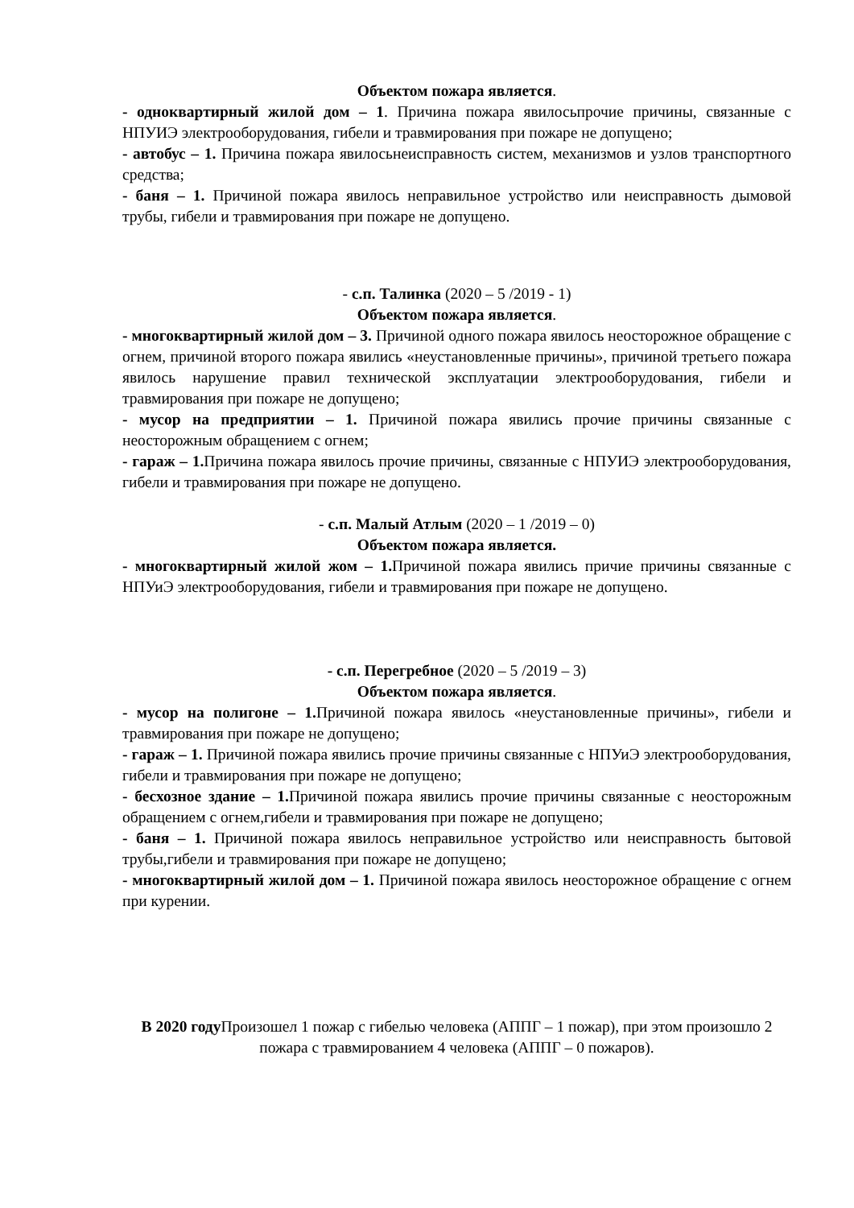Объектом пожара является.
- одноквартирный жилой дом – 1. Причина пожара явилосьпрочие причины, связанные с НПУИЭ электрооборудования, гибели и травмирования при пожаре не допущено;
- автобус – 1. Причина пожара явилосьнеисправность систем, механизмов и узлов транспортного средства;
- баня – 1. Причиной пожара явилось неправильное устройство или неисправность дымовой трубы, гибели и травмирования при пожаре не допущено.
- с.п. Талинка (2020 – 5 /2019 - 1)
Объектом пожара является.
- многоквартирный жилой дом – 3. Причиной одного пожара явилось неосторожное обращение с огнем, причиной второго пожара явились «неустановленные причины», причиной третьего пожара явилось нарушение правил технической эксплуатации электрооборудования, гибели и травмирования при пожаре не допущено;
- мусор на предприятии – 1. Причиной пожара явились прочие причины связанные с неосторожным обращением с огнем;
- гараж – 1. Причина пожара явилось прочие причины, связанные с НПУИЭ электрооборудования, гибели и травмирования при пожаре не допущено.
- с.п. Малый Атлым (2020 – 1 /2019 – 0)
Объектом пожара является.
- многоквартирный жилой жом – 1. Причиной пожара явились причие причины связанные с НПУиЭ электрооборудования, гибели и травмирования при пожаре не допущено.
- с.п. Перегребное (2020 – 5 /2019 – 3)
Объектом пожара является.
- мусор на полигоне – 1. Причиной пожара явилось «неустановленные причины», гибели и травмирования при пожаре не допущено;
- гараж – 1. Причиной пожара явились прочие причины связанные с НПУиЭ электрооборудования, гибели и травмирования при пожаре не допущено;
- бесхозное здание – 1. Причиной пожара явились прочие причины связанные с неосторожным обращением с огнем,гибели и травмирования при пожаре не допущено;
- баня – 1. Причиной пожара явилось неправильное устройство или неисправность бытовой трубы,гибели и травмирования при пожаре не допущено;
- многоквартирный жилой дом – 1. Причиной пожара явилось неосторожное обращение с огнем при курении.
В 2020 году Произошел 1 пожар с гибелью человека (АППГ – 1 пожар), при этом произошло 2 пожара с травмированием 4 человека (АППГ – 0 пожаров).